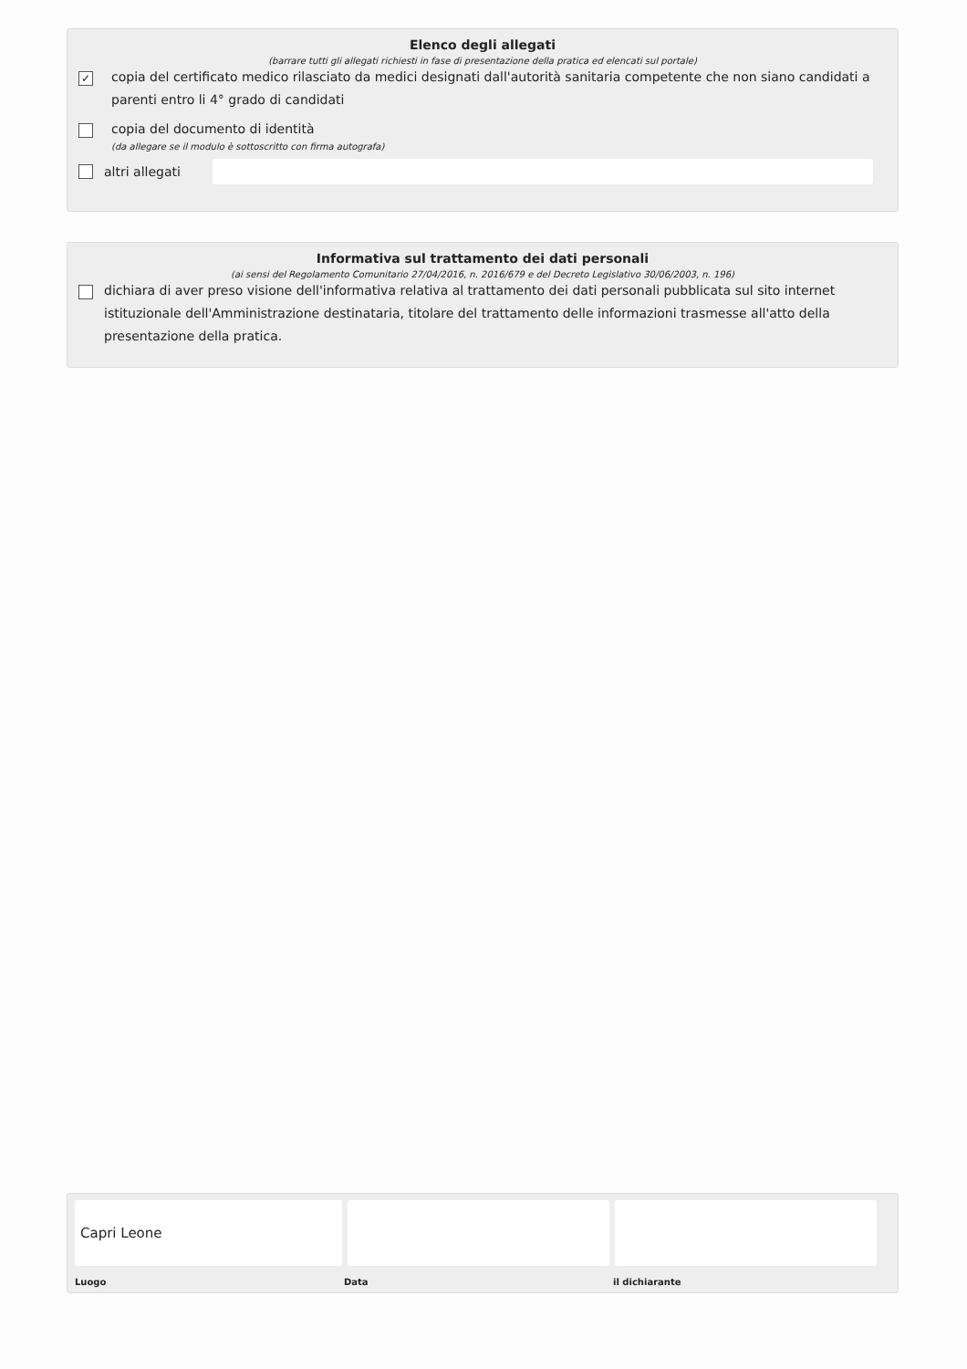Elenco degli allegati
(barrare tutti gli allegati richiesti in fase di presentazione della pratica ed elencati sul portale)
✓
copia del certificato medico rilasciato da medici designati dall'autorità sanitaria competente che non siano candidati a parenti entro li 4° grado di candidati
copia del documento di identità
(da allegare se il modulo è sottoscritto con firma autografa)
altri allegati
Informativa sul trattamento dei dati personali
(ai sensi del Regolamento Comunitario 27/04/2016, n. 2016/679 e del Decreto Legislativo 30/06/2003, n. 196)
dichiara di aver preso visione dell'informativa relativa al trattamento dei dati personali pubblicata sul sito internet istituzionale dell'Amministrazione destinataria, titolare del trattamento delle informazioni trasmesse all'atto della presentazione della pratica.
Capri Leone
Luogo Data il dichiarante